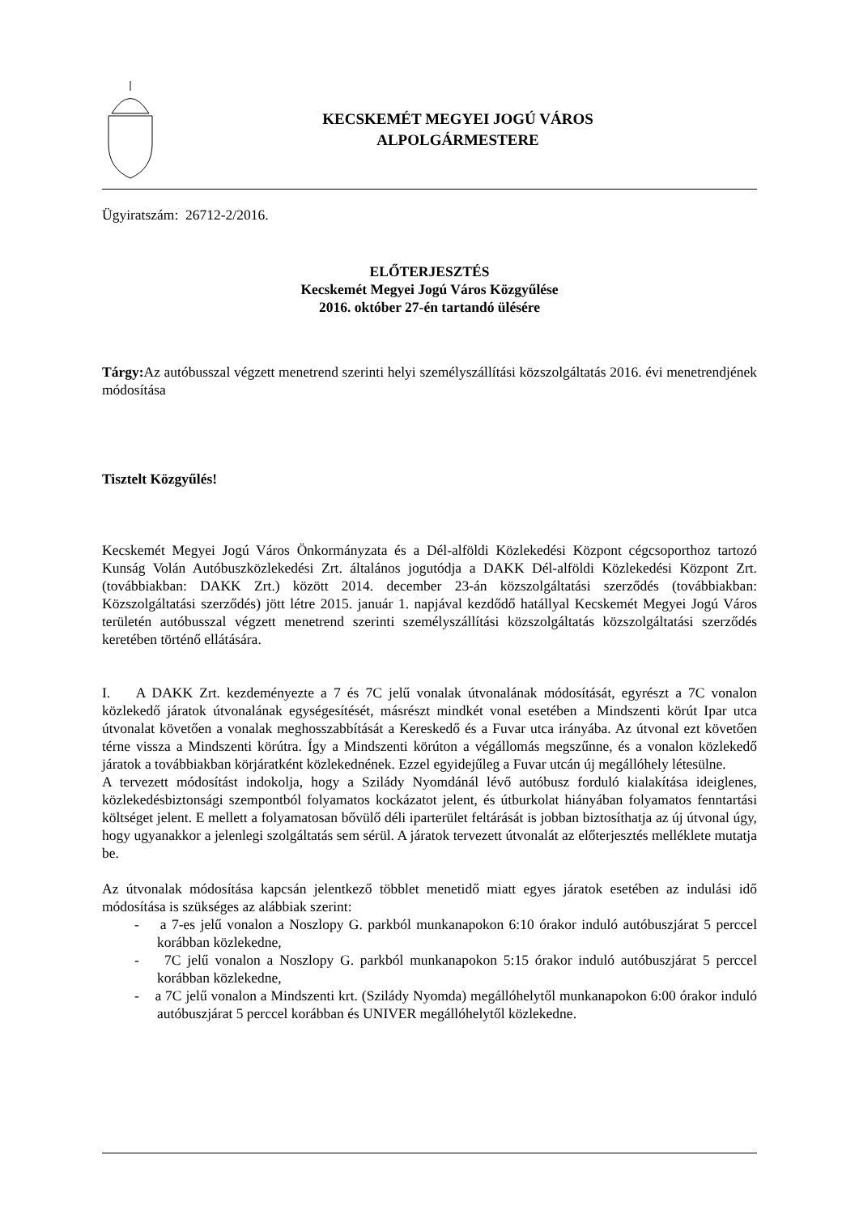KECSKEMÉT MEGYEI JOGÚ VÁROS
ALPOLGÁRMESTERE
Ügyiratszám: 26712-2/2016.
ELŐTERJESZTÉS
Kecskemét Megyei Jogú Város Közgyűlése
2016. október 27-én tartandó ülésére
Tárgy: Az autóbusszal végzett menetrend szerinti helyi személyszállítási közszolgáltatás 2016. évi menetrendjének módosítása
Tisztelt Közgyűlés!
Kecskemét Megyei Jogú Város Önkormányzata és a Dél-alföldi Közlekedési Központ cégcsoporthoz tartozó Kunság Volán Autóbuszközlekedési Zrt. általános jogutódja a DAKK Dél-alföldi Közlekedési Központ Zrt. (továbbiakban: DAKK Zrt.) között 2014. december 23-án közszolgáltatási szerződés (továbbiakban: Közszolgáltatási szerződés) jött létre 2015. január 1. napjával kezdődő hatállyal Kecskemét Megyei Jogú Város területén autóbusszal végzett menetrend szerinti személyszállítási közszolgáltatás közszolgáltatási szerződés keretében történő ellátására.
I. A DAKK Zrt. kezdeményezte a 7 és 7C jelű vonalak útvonalának módosítását, egyrészt a 7C vonalon közlekedő járatok útvonalának egységesítését, másrészt mindkét vonal esetében a Mindszenti körút Ipar utca útvonalat követően a vonalak meghosszabbítását a Kereskedő és a Fuvar utca irányába. Az útvonal ezt követően térne vissza a Mindszenti körútra. Így a Mindszenti körúton a végállomás megszűnne, és a vonalon közlekedő járatok a továbbiakban körjáratként közlekednének. Ezzel egyidejűleg a Fuvar utcán új megállóhely létesülne.
A tervezett módosítást indokolja, hogy a Szilády Nyomdánál lévő autóbusz forduló kialakítása ideiglenes, közlekedésbiztonsági szempontból folyamatos kockázatot jelent, és útburkolat hiányában folyamatos fenntartási költséget jelent. E mellett a folyamatosan bővülő déli iparterület feltárását is jobban biztosíthatja az új útvonal úgy, hogy ugyanakkor a jelenlegi szolgáltatás sem sérül. A járatok tervezett útvonalát az előterjesztés melléklete mutatja be.
Az útvonalak módosítása kapcsán jelentkező többlet menetidő miatt egyes járatok esetében az indulási idő módosítása is szükséges az alábbiak szerint:
- a 7-es jelű vonalon a Noszlopy G. parkból munkanapokon 6:10 órakor induló autóbuszjárat 5 perccel korábban közlekedne,
- 7C jelű vonalon a Noszlopy G. parkból munkanapokon 5:15 órakor induló autóbuszjárat 5 perccel korábban közlekedne,
- a 7C jelű vonalon a Mindszenti krt. (Szilády Nyomda) megállóhelytől munkanapokon 6:00 órakor induló autóbuszjárat 5 perccel korábban és UNIVER megállóhelytől közlekedne.